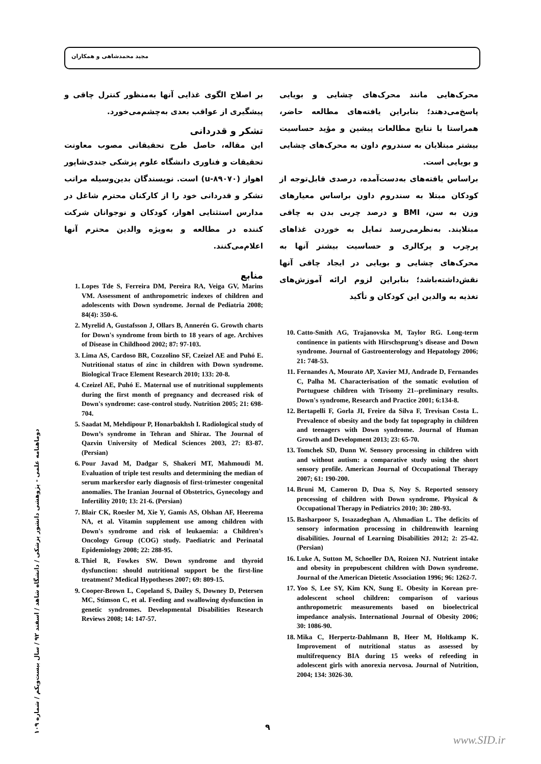مجید محمدشاهی و همکاران
محرک‌هایی مانند محرک‌های چشایی و بویایی پاسخ‌می‌دهند؛ بنابراین یافته‌های مطالعه حاضر، همراستا با نتایج مطالعات پیشین و مؤید حساسیت بیشتر مبتلایان به سندروم داون به محرک‌های چشایی و بویایی است.
براساس یافته‌های به‌دست‌آمده، درصدی قابل‌توجه از کودکان مبتلا به سندروم داون براساس معیارهای وزن به سن، BMI و درصد چربی بدن به چاقی مبتلایند. به‌نظرمی‌رسد تمایل به خوردن غذاهای پرچرب و پرکالری و حساسیت بیشتر آنها به محرک‌های چشایی و بویایی در ایجاد چاقی آنها نقش‌داشته‌باشد؛ بنابراین لزوم ارائه آموزش‌های تغذیه به والدین این کودکان و تأکید
10. Catto-Smith AG, Trajanovska M, Taylor RG. Long-term continence in patients with Hirschsprung's disease and Down syndrome. Journal of Gastroenterology and Hepatology 2006; 21: 748-53.
11. Fernandes A, Mourato AP, Xavier MJ, Andrade D, Fernandes C, Palha M. Characterisation of the somatic evolution of Portuguese children with Trisomy 21--preliminary results. Down's syndrome, Research and Practice 2001; 6:134-8.
12. Bertapelli F, Gorla JI, Freire da Silva F, Trevisan Costa L. Prevalence of obesity and the body fat topography in children and teenagers with Down syndrome. Journal of Human Growth and Development 2013; 23: 65-70.
13. Tomchek SD, Dunn W. Sensory processing in children with and without autism: a comparative study using the short sensory profile. American Journal of Occupational Therapy 2007; 61: 190-200.
14. Bruni M, Cameron D, Dua S, Noy S. Reported sensory processing of children with Down syndrome. Physical & Occupational Therapy in Pediatrics 2010; 30: 280-93.
15. Basharpoor S, Issazadeghan A, Ahmadian L. The deficits of sensory information processing in childrenwith learning disabilities. Journal of Learning Disabilities 2012; 2: 25-42. (Persian)
16. Luke A, Sutton M, Schoeller DA, Roizen NJ. Nutrient intake and obesity in prepubescent children with Down syndrome. Journal of the American Dietetic Association 1996; 96: 1262-7.
17. Yoo S, Lee SY, Kim KN, Sung E. Obesity in Korean pre-adolescent school children: comparison of various anthropometric measurements based on bioelectrical impedance analysis. International Journal of Obesity 2006; 30: 1086-90.
18. Mika C, Herpertz-Dahlmann B, Heer M, Holtkamp K. Improvement of nutritional status as assessed by multifrequency BIA during 15 weeks of refeeding in adolescent girls with anorexia nervosa. Journal of Nutrition, 2004; 134: 3026-30.
بر اصلاح الگوی غذایی آنها به‌منظور کنترل چاقی و پیشگیری از عواقب بعدی به‌چشم‌می‌خورد.
تشکر و قدردانی
این مقاله، حاصل طرح تحقیقاتی مصوب معاونت تحقیقات و فناوری دانشگاه علوم پزشکی جندی‌شاپور اهواز (u-۸۹۰۷۰) است. نویسندگان بدین‌وسیله مراتب تشکر و قدردانی خود را از کارکنان محترم شاغل در مدارس استثنایی اهواز، کودکان و نوجوانان شرکت کننده در مطالعه و به‌ویژه والدین محترم آنها اعلام‌می‌کنند.
منابع
1. Lopes Tde S, Ferreira DM, Pereira RA, Veiga GV, Marins VM. Assessment of anthropometric indexes of children and adolescents with Down syndrome. Jornal de Pediatria 2008; 84(4): 350-6.
2. Myrelid A, Gustafsson J, Ollars B, Annerén G. Growth charts for Down's syndrome from birth to 18 years of age. Archives of Disease in Childhood 2002; 87: 97-103.
3. Lima AS, Cardoso BR, Cozzolino SF, Czeizel AE and Puhó E. Nutritional status of zinc in children with Down syndrome. Biological Trace Element Research 2010; 133: 20-8.
4. Czeizel AE, Puhó E. Maternal use of nutritional supplements during the first month of pregnancy and decreased risk of Down's syndrome: case-control study. Nutrition 2005; 21: 698-704.
5. Saadat M, Mehdipour P, Honarbakhsh I. Radiological study of Down’s syndrome in Tehran and Shiraz. The Journal of Qazvin University of Medical Sciences 2003, 27: 83-87. (Persian)
6. Pour Javad M, Dadgar S, Shakeri MT, Mahmoudi M. Evaluation of triple test results and determining the median of serum markersfor early diagnosis of first-trimester congenital anomalies. The Iranian Journal of Obstetrics, Gynecology and Infertility 2010; 13: 21-6. (Persian)
7. Blair CK, Roesler M, Xie Y, Gamis AS, Olshan AF, Heerema NA, et al. Vitamin supplement use among children with Down's syndrome and risk of leukaemia: a Children's Oncology Group (COG) study. Paediatric and Perinatal Epidemiology 2008; 22: 288-95.
8. Thiel R, Fowkes SW. Down syndrome and thyroid dysfunction: should nutritional support be the first-line treatment? Medical Hypotheses 2007; 69: 809-15.
9. Cooper-Brown L, Copeland S, Dailey S, Downey D, Petersen MC, Stimson C, et al. Feeding and swallowing dysfunction in genetic syndromes. Developmental Disabilities Research Reviews 2008; 14: 147-57.
دوماهنامه علمی - پژوهشی دانشور پزشکی / دانشگاه شاهد / اسفند ۹۲ / سال بیست‌ویکم / شماره ۱۰۹
۹
www.SID.ir